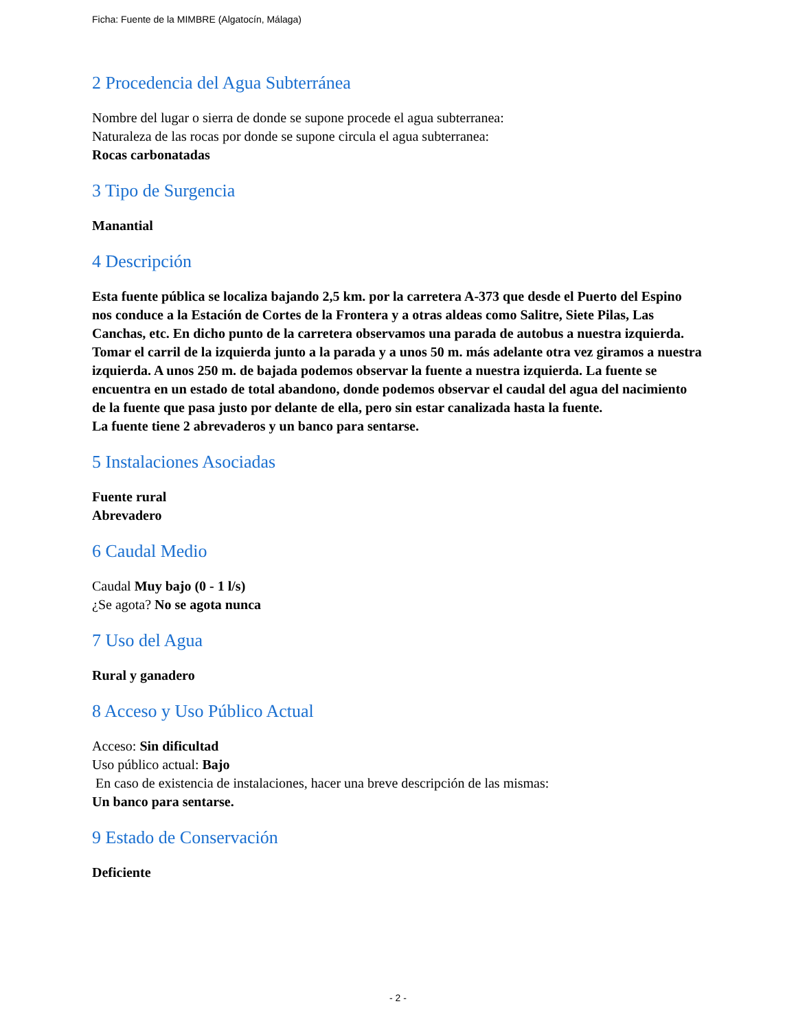Ficha: Fuente de la MIMBRE (Algatocín, Málaga)
2 Procedencia del Agua Subterránea
Nombre del lugar o sierra de donde se supone procede el agua subterranea:
Naturaleza de las rocas por donde se supone circula el agua subterranea:
Rocas carbonatadas
3 Tipo de Surgencia
Manantial
4 Descripción
Esta fuente pública se localiza bajando 2,5 km. por la carretera A-373 que desde el Puerto del Espino nos conduce a la Estación de Cortes de la Frontera y a otras aldeas como Salitre, Siete Pilas, Las Canchas, etc. En dicho punto de la carretera observamos una parada de autobus a nuestra izquierda. Tomar el carril de la izquierda junto a la parada y a unos 50 m. más adelante otra vez giramos a nuestra izquierda. A unos 250 m. de bajada podemos observar la fuente a nuestra izquierda. La fuente se encuentra en un estado de total abandono, donde podemos observar el caudal del agua del nacimiento de la fuente que pasa justo por delante de ella, pero sin estar canalizada hasta la fuente.
La fuente tiene 2 abrevaderos y un banco para sentarse.
5 Instalaciones Asociadas
Fuente rural
Abrevadero
6 Caudal Medio
Caudal Muy bajo (0 - 1 l/s)
¿Se agota? No se agota nunca
7 Uso del Agua
Rural y ganadero
8 Acceso y Uso Público Actual
Acceso: Sin dificultad
Uso público actual: Bajo
En caso de existencia de instalaciones, hacer una breve descripción de las mismas:
Un banco para sentarse.
9 Estado de Conservación
Deficiente
- 2 -